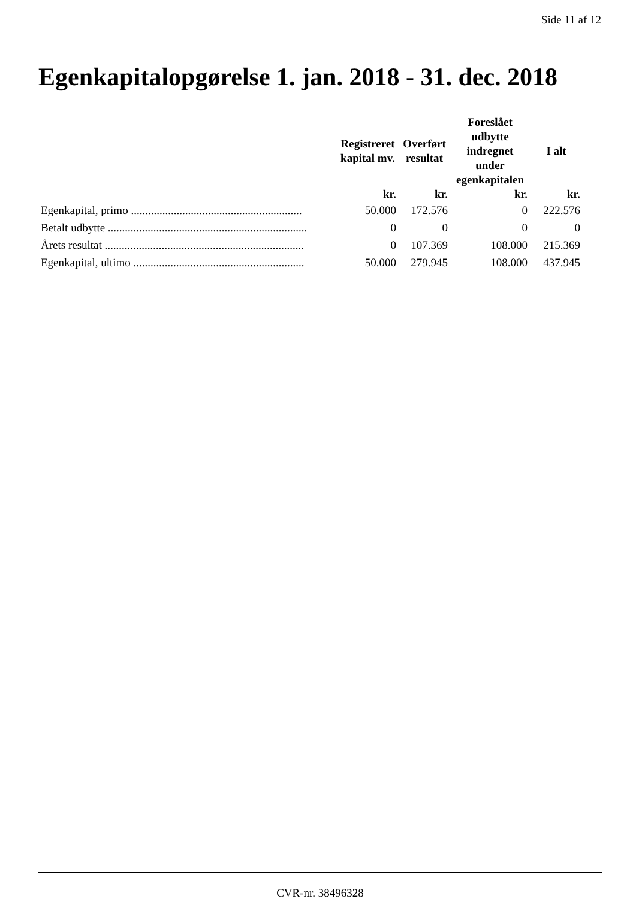Side 11 af 12
Egenkapitalopgørelse 1. jan. 2018 - 31. dec. 2018
| | Registreret kapital mv. | Overført resultat | Foreslået udbytte indregnet under egenkapitalen | I alt |
| --- | --- | --- | --- | --- |
| | kr. | kr. | kr. | kr. |
| Egenkapital, primo ............................................................ | 50.000 | 172.576 | 0 | 222.576 |
| Betalt udbytte ...................................................................... | 0 | 0 | 0 | 0 |
| Årets resultat ...................................................................... | 0 | 107.369 | 108.000 | 215.369 |
| Egenkapital, ultimo ............................................................ | 50.000 | 279.945 | 108.000 | 437.945 |
CVR-nr. 38496328